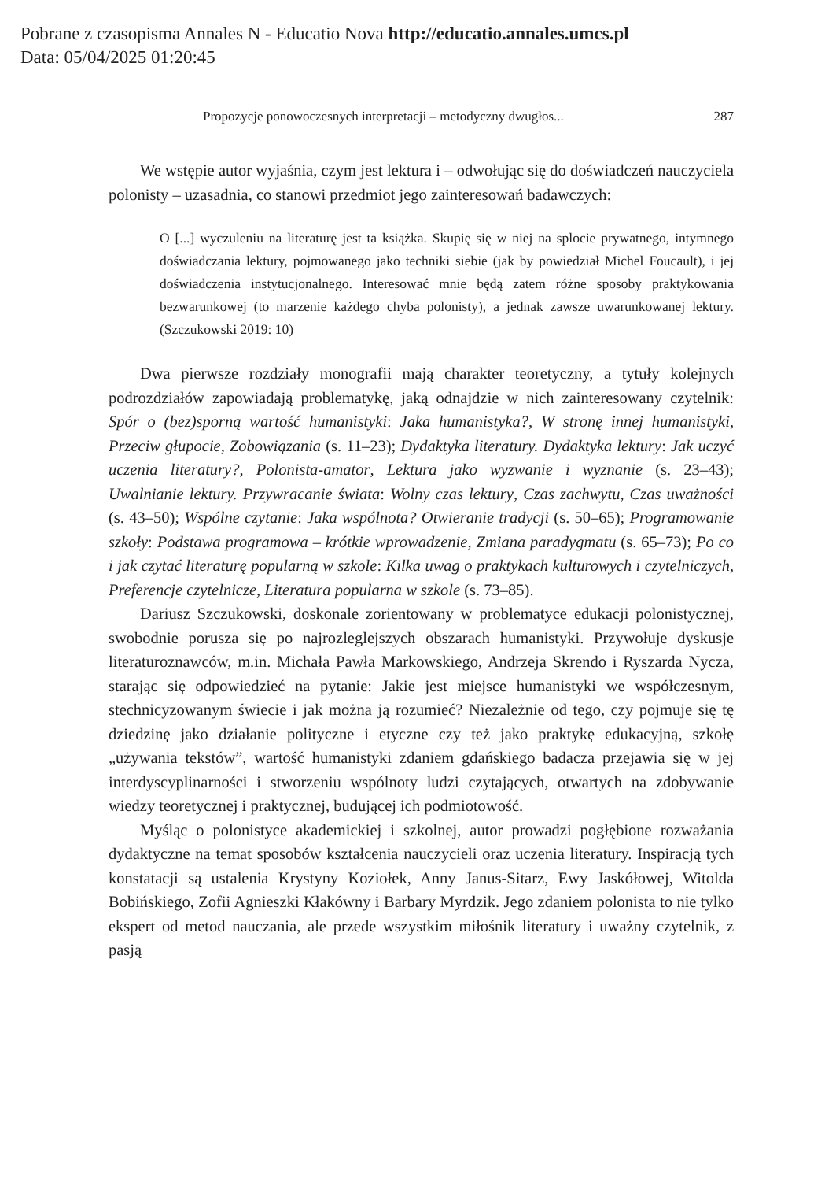Pobrane z czasopisma Annales N - Educatio Nova http://educatio.annales.umcs.pl
Data: 05/04/2025 01:20:45
Propozycje ponowoczesnych interpretacji – metodyczny dwugłos... 287
We wstępie autor wyjaśnia, czym jest lektura i – odwołując się do doświadczeń nauczyciela polonisty – uzasadnia, co stanowi przedmiot jego zainteresowań badawczych:
O [...] wyczuleniu na literaturę jest ta książka. Skupię się w niej na splocie prywatnego, intymnego doświadczania lektury, pojmowanego jako techniki siebie (jak by powiedział Michel Foucault), i jej doświadczenia instytucjonalnego. Interesować mnie będą zatem różne sposoby praktykowania bezwarunkowej (to marzenie każdego chyba polonisty), a jednak zawsze uwarunkowanej lektury. (Szczukowski 2019: 10)
Dwa pierwsze rozdziały monografii mają charakter teoretyczny, a tytuły kolejnych podrozdziałów zapowiadają problematykę, jaką odnajdzie w nich zainteresowany czytelnik: Spór o (bez)sporną wartość humanistyki: Jaka humanistyka?, W stronę innej humanistyki, Przeciw głupocie, Zobowiązania (s. 11–23); Dydaktyka literatury. Dydaktyka lektury: Jak uczyć uczenia literatury?, Polonista-amator, Lektura jako wyzwanie i wyznanie (s. 23–43); Uwalnianie lektury. Przywracanie świata: Wolny czas lektury, Czas zachwytu, Czas uważności (s. 43–50); Wspólne czytanie: Jaka wspólnota? Otwieranie tradycji (s. 50–65); Programowanie szkoły: Podstawa programowa – krótkie wprowadzenie, Zmiana paradygmatu (s. 65–73); Po co i jak czytać literaturę popularną w szkole: Kilka uwag o praktykach kulturowych i czytelniczych, Preferencje czytelnicze, Literatura popularna w szkole (s. 73–85).
Dariusz Szczukowski, doskonale zorientowany w problematyce edukacji polonistycznej, swobodnie porusza się po najrozleglejszych obszarach humanistyki. Przywołuje dyskusje literaturoznawców, m.in. Michała Pawła Markowskiego, Andrzeja Skrendo i Ryszarda Nycza, starając się odpowiedzieć na pytanie: Jakie jest miejsce humanistyki we współczesnym, stechnicyzowanym świecie i jak można ją rozumieć? Niezależnie od tego, czy pojmuje się tę dziedzinę jako działanie polityczne i etyczne czy też jako praktykę edukacyjną, szkołę „używania tekstów”, wartość humanistyki zdaniem gdańskiego badacza przejawia się w jej interdyscyplinarności i stworzeniu wspólnoty ludzi czytających, otwartych na zdobywanie wiedzy teoretycznej i praktycznej, budującej ich podmiotowość.
Myśląc o polonistyce akademickiej i szkolnej, autor prowadzi pogłębione rozważania dydaktyczne na temat sposobów kształcenia nauczycieli oraz uczenia literatury. Inspiracją tych konstatacji są ustalenia Krystyny Koziołek, Anny Janus-Sitarz, Ewy Jaskółowej, Witolda Bobińskiego, Zofii Agnieszki Kłakówny i Barbary Myrdzik. Jego zdaniem polonista to nie tylko ekspert od metod nauczania, ale przede wszystkim miłośnik literatury i uważny czytelnik, z pasją